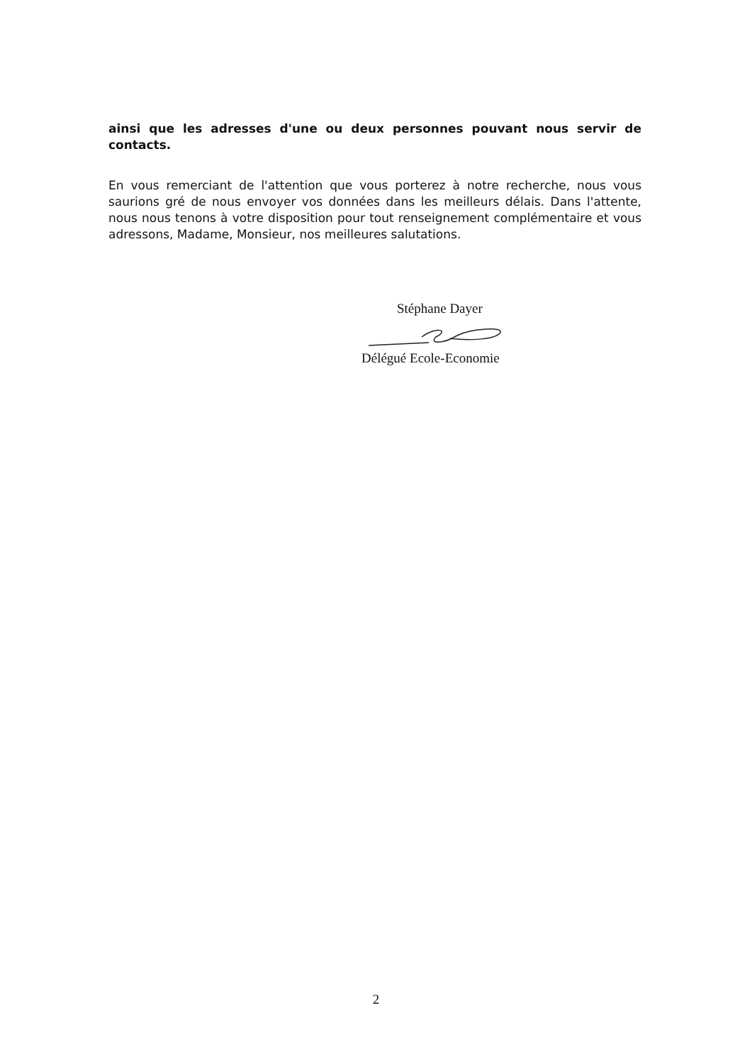ainsi que les adresses d'une ou deux personnes pouvant nous servir de contacts.
En vous remerciant de l'attention que vous porterez à notre recherche, nous vous saurions gré de nous envoyer vos données dans les meilleurs délais. Dans l'attente, nous nous tenons à votre disposition pour tout renseignement complémentaire et vous adressons, Madame, Monsieur, nos meilleures salutations.
Stéphane Dayer
Délégué Ecole-Economie
2